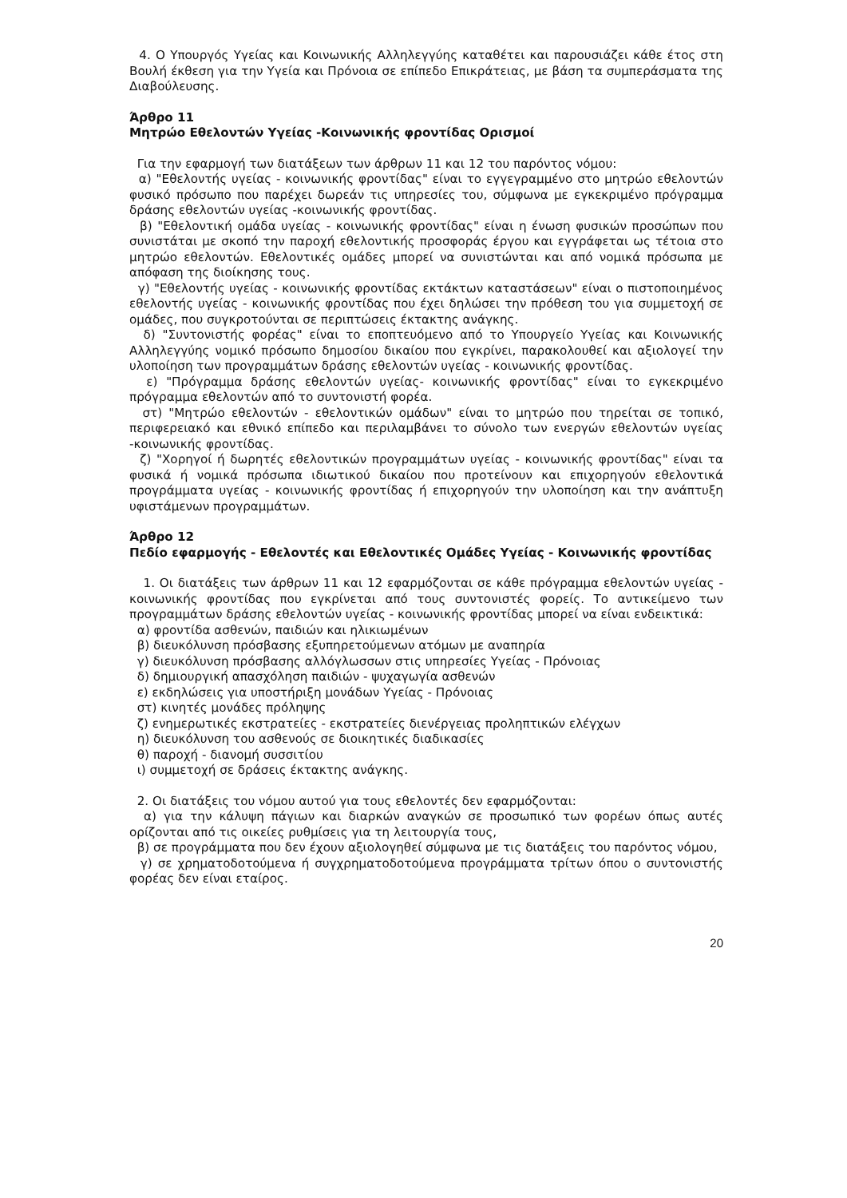4. Ο Υπουργός Υγείας και Κοινωνικής Αλληλεγγύης καταθέτει και παρουσιάζει κάθε έτος στη Βουλή έκθεση για την Υγεία και Πρόνοια σε επίπεδο Επικράτειας, με βάση τα συμπεράσματα της Διαβούλευσης.
Άρθρο 11
Μητρώο Εθελοντών Υγείας -Κοινωνικής φροντίδας Ορισμοί
Για την εφαρμογή των διατάξεων των άρθρων 11 και 12 του παρόντος νόμου:
α) "Εθελοντής υγείας - κοινωνικής φροντίδας" είναι το εγγεγραμμένο στο μητρώο εθελοντών φυσικό πρόσωπο που παρέχει δωρεάν τις υπηρεσίες του, σύμφωνα με εγκεκριμένο πρόγραμμα δράσης εθελοντών υγείας -κοινωνικής φροντίδας.
β) "Εθελοντική ομάδα υγείας - κοινωνικής φροντίδας" είναι η ένωση φυσικών προσώπων που συνιστάται με σκοπό την παροχή εθελοντικής προσφοράς έργου και εγγράφεται ως τέτοια στο μητρώο εθελοντών. Εθελοντικές ομάδες μπορεί να συνιστώνται και από νομικά πρόσωπα με απόφαση της διοίκησης τους.
γ) "Εθελοντής υγείας - κοινωνικής φροντίδας εκτάκτων καταστάσεων" είναι ο πιστοποιημένος εθελοντής υγείας - κοινωνικής φροντίδας που έχει δηλώσει την πρόθεση του για συμμετοχή σε ομάδες, που συγκροτούνται σε περιπτώσεις έκτακτης ανάγκης.
δ) "Συντονιστής φορέας" είναι το εποπτευόμενο από το Υπουργείο Υγείας και Κοινωνικής Αλληλεγγύης νομικό πρόσωπο δημοσίου δικαίου που εγκρίνει, παρακολουθεί και αξιολογεί την υλοποίηση των προγραμμάτων δράσης εθελοντών υγείας - κοινωνικής φροντίδας.
ε) "Πρόγραμμα δράσης εθελοντών υγείας- κοινωνικής φροντίδας" είναι το εγκεκριμένο πρόγραμμα εθελοντών από το συντονιστή φορέα.
στ) "Μητρώο εθελοντών - εθελοντικών ομάδων" είναι το μητρώο που τηρείται σε τοπικό, περιφερειακό και εθνικό επίπεδο και περιλαμβάνει το σύνολο των ενεργών εθελοντών υγείας -κοινωνικής φροντίδας.
ζ) "Χορηγοί ή δωρητές εθελοντικών προγραμμάτων υγείας - κοινωνικής φροντίδας" είναι τα φυσικά ή νομικά πρόσωπα ιδιωτικού δικαίου που προτείνουν και επιχορηγούν εθελοντικά προγράμματα υγείας - κοινωνικής φροντίδας ή επιχορηγούν την υλοποίηση και την ανάπτυξη υφιστάμενων προγραμμάτων.
Άρθρο 12
Πεδίο εφαρμογής - Εθελοντές και Εθελοντικές Ομάδες Υγείας - Κοινωνικής φροντίδας
1. Οι διατάξεις των άρθρων 11 και 12 εφαρμόζονται σε κάθε πρόγραμμα εθελοντών υγείας - κοινωνικής φροντίδας που εγκρίνεται από τους συντονιστές φορείς. Το αντικείμενο των προγραμμάτων δράσης εθελοντών υγείας - κοινωνικής φροντίδας μπορεί να είναι ενδεικτικά:
α) φροντίδα ασθενών, παιδιών και ηλικιωμένων
β) διευκόλυνση πρόσβασης εξυπηρετούμενων ατόμων με αναπηρία
γ) διευκόλυνση πρόσβασης αλλόγλωσσων στις υπηρεσίες Υγείας - Πρόνοιας
δ) δημιουργική απασχόληση παιδιών - ψυχαγωγία ασθενών
ε) εκδηλώσεις για υποστήριξη μονάδων Υγείας - Πρόνοιας
στ) κινητές μονάδες πρόληψης
ζ) ενημερωτικές εκστρατείες - εκστρατείες διενέργειας προληπτικών ελέγχων
η) διευκόλυνση του ασθενούς σε διοικητικές διαδικασίες
θ) παροχή - διανομή συσσιτίου
ι) συμμετοχή σε δράσεις έκτακτης ανάγκης.
2. Οι διατάξεις του νόμου αυτού για τους εθελοντές δεν εφαρμόζονται:
α) για την κάλυψη πάγιων και διαρκών αναγκών σε προσωπικό των φορέων όπως αυτές ορίζονται από τις οικείες ρυθμίσεις για τη λειτουργία τους,
β) σε προγράμματα που δεν έχουν αξιολογηθεί σύμφωνα με τις διατάξεις του παρόντος νόμου,
γ) σε χρηματοδοτούμενα ή συγχρηματοδοτούμενα προγράμματα τρίτων όπου ο συντονιστής φορέας δεν είναι εταίρος.
20